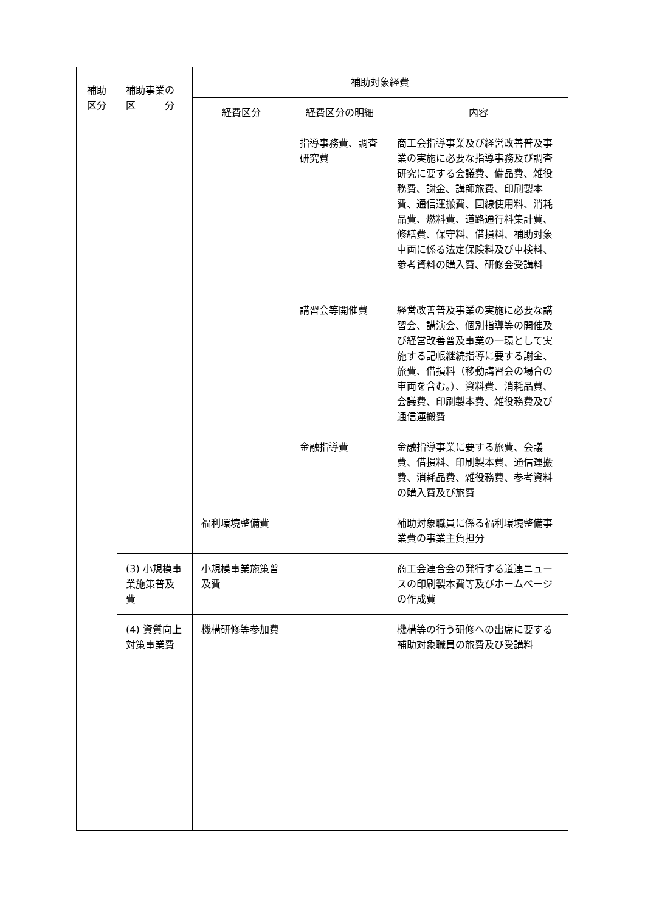| 補助 区分 | 補助事業の 区 分 | 補助対象経費 | | |
| --- | --- | --- | --- | --- |
| | | 経費区分 | 経費区分の明細 | 内容 |
| | | | 指導事務費、調査研究費 | 商工会指導事業及び経営改善普及事業の実施に必要な指導事務及び調査研究に要する会議費、備品費、雑役務費、謝金、講師旅費、印刷製本費、通信運搬費、回線使用料、消耗品費、燃料費、道路通行料集計費、修繕費、保守料、借損料、補助対象車両に係る法定保険料及び車検料、参考資料の購入費、研修会受講料 |
| | | | 講習会等開催費 | 経営改善普及事業の実施に必要な講習会、講演会、個別指導等の開催及び経営改善普及事業の一環として実施する記帳継続指導に要する謝金、旅費、借損料（移動講習会の場合の車両を含む。）、資料費、消耗品費、会議費、印刷製本費、雑役務費及び通信運搬費 |
| | | | 金融指導費 | 金融指導事業に要する旅費、会議費、借損料、印刷製本費、通信運搬費、消耗品費、雑役務費、参考資料の購入費及び旅費 |
| | | 福利環境整備費 | | 補助対象職員に係る福利環境整備事業費の事業主負担分 |
| | (3) 小規模事業施策普及費 | 小規模事業施策普及費 | | 商工会連合会の発行する道連ニュースの印刷製本費等及びホームページの作成費 |
| | (4) 資質向上対策事業費 | 機構研修等参加費 | | 機構等の行う研修への出席に要する補助対象職員の旅費及び受講料 |